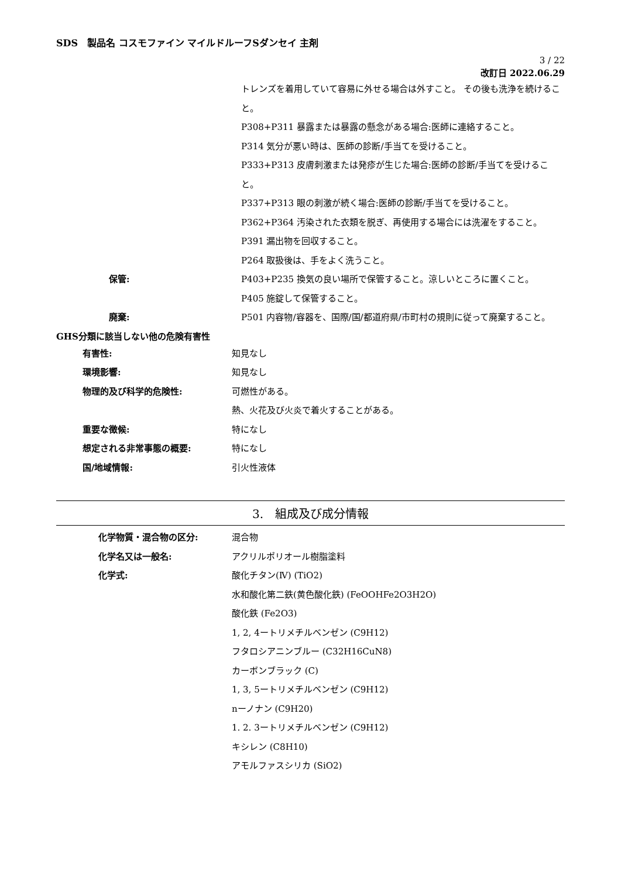SDS　製品名 コスモファイン マイルドルーフSダンセイ 主剤
3 / 22
改訂日 2022.06.29
トレンズを着用していて容易に外せる場合は外すこと。 その後も洗浄を続けること。
P308+P311 暴露または暴露の懸念がある場合:医師に連絡すること。
P314 気分が悪い時は、医師の診断/手当てを受けること。
P333+P313 皮膚刺激または発疹が生じた場合:医師の診断/手当てを受けること。
P337+P313 眼の刺激が続く場合:医師の診断/手当てを受けること。
P362+P364 汚染された衣類を脱ぎ、再使用する場合には洗濯をすること。
P391 漏出物を回収すること。
P264 取扱後は、手をよく洗うこと。
保管: P403+P235 換気の良い場所で保管すること。涼しいところに置くこと。
P405 施錠して保管すること。
廃棄: P501 内容物/容器を、国際/国/都道府県/市町村の規則に従って廃棄すること。
GHS分類に該当しない他の危険有害性
有害性: 知見なし
環境影響: 知見なし
物理的及び科学的危険性: 可燃性がある。
熱、火花及び火炎で着火することがある。
重要な徴候: 特になし
想定される非常事態の概要: 特になし
国/地域情報: 引火性液体
3.　組成及び成分情報
化学物質・混合物の区分: 混合物
化学名又は一般名: アクリルポリオール樹脂塗料
化学式: 酸化チタン(Ⅳ) (TiO2)
水和酸化第二鉄(黄色酸化鉄) (FeOOHFe2O3H2O)
酸化鉄 (Fe2O3)
1, 2, 4ートリメチルベンゼン (C9H12)
フタロシアニンブルー (C32H16CuN8)
カーボンブラック (C)
1, 3, 5ートリメチルベンゼン (C9H12)
nーノナン (C9H20)
1. 2. 3ートリメチルベンゼン (C9H12)
キシレン (C8H10)
アモルファスシリカ (SiO2)